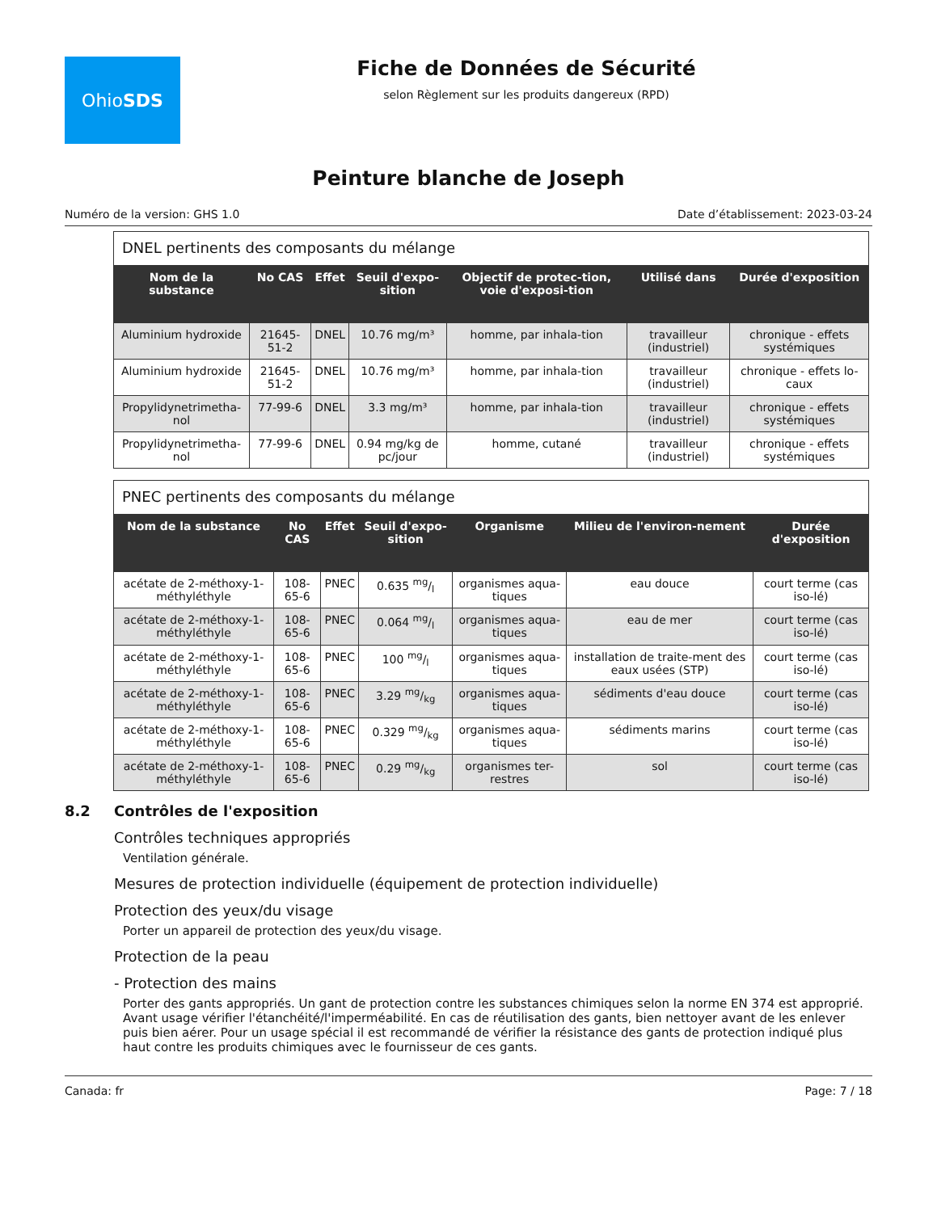Ohio SDS
Fiche de Données de Sécurité
selon Règlement sur les produits dangereux (RPD)
Peinture blanche de Joseph
Numéro de la version: GHS 1.0 Date d’établissement: 2023-03-24
| DNEL pertinents des composants du mélange | | | | | | |
| --- | --- | --- | --- | --- | --- | --- |
| Nom de la substance | No CAS | Effet | Seuil d'expo-sition | Objectif de protec-tion, voie d'exposi-tion | Utilisé dans | Durée d'exposition |
| Aluminium hydroxide | 21645-51-2 | DNEL | 10.76 mg/m³ | homme, par inhala-tion | travailleur (industriel) | chronique - effets systémiques |
| Aluminium hydroxide | 21645-51-2 | DNEL | 10.76 mg/m³ | homme, par inhala-tion | travailleur (industriel) | chronique - effets lo-caux |
| Propylidynetrimetha-nol | 77-99-6 | DNEL | 3.3 mg/m³ | homme, par inhala-tion | travailleur (industriel) | chronique - effets systémiques |
| Propylidynetrimetha-nol | 77-99-6 | DNEL | 0.94 mg/kg de pc/jour | homme, cutané | travailleur (industriel) | chronique - effets systémiques |
| PNEC pertinents des composants du mélange | | | | | | |
| --- | --- | --- | --- | --- | --- | --- |
| Nom de la substance | No CAS | Effet | Seuil d'expo-sition | Organisme | Milieu de l'environ-nement | Durée d'exposition |
| acétate de 2-méthoxy-1-méthyléthyle | 108-65-6 | PNEC | 0.635 mg/l | organismes aqua-tiques | eau douce | court terme (cas iso-lé) |
| acétate de 2-méthoxy-1-méthyléthyle | 108-65-6 | PNEC | 0.064 mg/l | organismes aqua-tiques | eau de mer | court terme (cas iso-lé) |
| acétate de 2-méthoxy-1-méthyléthyle | 108-65-6 | PNEC | 100 mg/l | organismes aqua-tiques | installation de traite-ment des eaux usées (STP) | court terme (cas iso-lé) |
| acétate de 2-méthoxy-1-méthyléthyle | 108-65-6 | PNEC | 3.29 mg/kg | organismes aqua-tiques | sédiments d'eau douce | court terme (cas iso-lé) |
| acétate de 2-méthoxy-1-méthyléthyle | 108-65-6 | PNEC | 0.329 mg/kg | organismes aqua-tiques | sédiments marins | court terme (cas iso-lé) |
| acétate de 2-méthoxy-1-méthyléthyle | 108-65-6 | PNEC | 0.29 mg/kg | organismes ter-restres | sol | court terme (cas iso-lé) |
8.2 Contrôles de l'exposition
Contrôles techniques appropriés
Ventilation générale.
Mesures de protection individuelle (équipement de protection individuelle)
Protection des yeux/du visage
Porter un appareil de protection des yeux/du visage.
Protection de la peau
- Protection des mains
Porter des gants appropriés. Un gant de protection contre les substances chimiques selon la norme EN 374 est approprié. Avant usage vérifier l'étanchéité/l'imperméabilité. En cas de réutilisation des gants, bien nettoyer avant de les enlever puis bien aérer. Pour un usage spécial il est recommandé de vérifier la résistance des gants de protection indiqué plus haut contre les produits chimiques avec le fournisseur de ces gants.
Canada: fr Page: 7 / 18